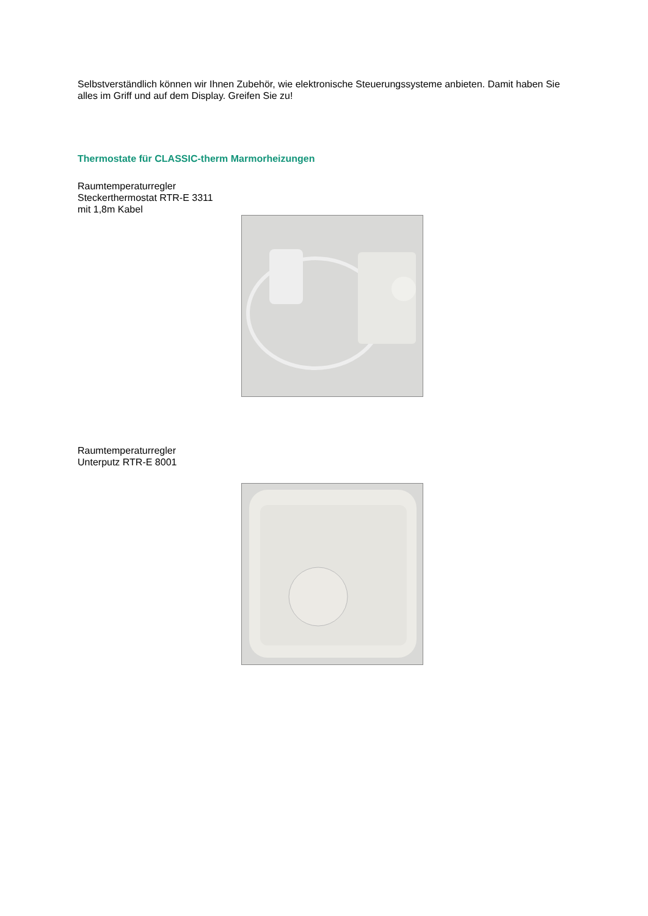Selbstverständlich können wir Ihnen Zubehör, wie elektronische Steuerungssysteme anbieten. Damit haben Sie alles im Griff und auf dem Display. Greifen Sie zu!
Thermostate für CLASSIC-therm Marmorheizungen
Raumtemperaturregler
Steckerthermostat RTR-E 3311
mit 1,8m Kabel
Raumtemperaturregler
Unterputz RTR-E 8001